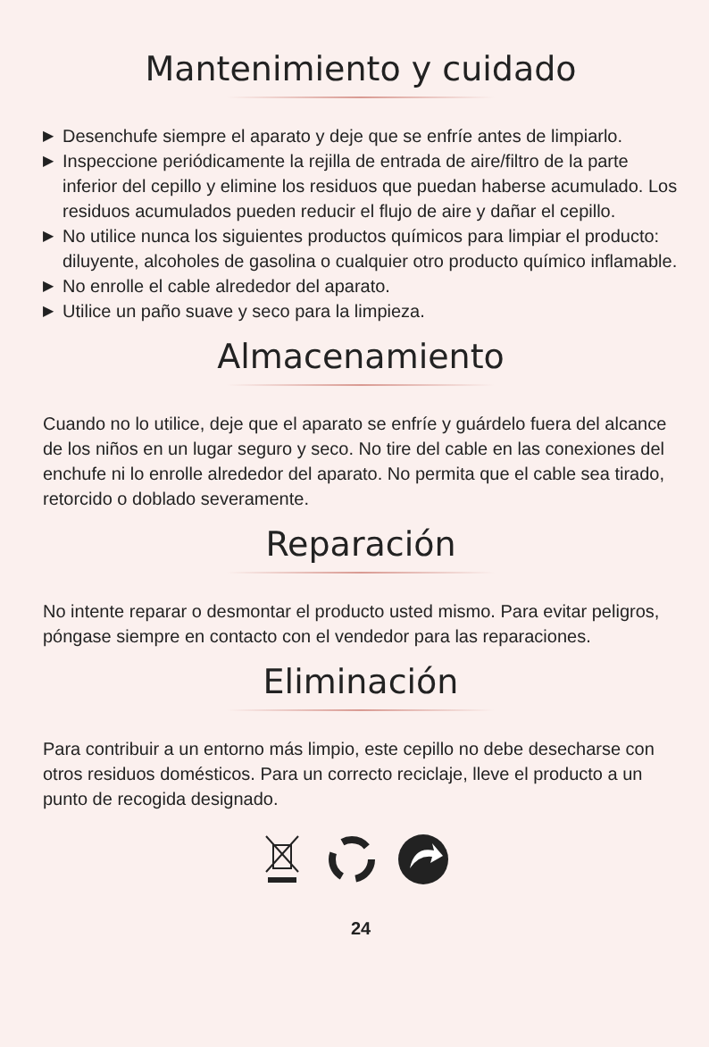Mantenimiento y cuidado
▶ Desenchufe siempre el aparato y deje que se enfríe antes de limpiarlo.
▶ Inspeccione periódicamente la rejilla de entrada de aire/filtro de la parte inferior del cepillo y elimine los residuos que puedan haberse acumulado. Los residuos acumulados pueden reducir el flujo de aire y dañar el cepillo.
▶ No utilice nunca los siguientes productos químicos para limpiar el producto: diluyente, alcoholes de gasolina o cualquier otro producto químico inflamable.
▶ No enrolle el cable alrededor del aparato.
▶ Utilice un paño suave y seco para la limpieza.
Almacenamiento
Cuando no lo utilice, deje que el aparato se enfríe y guárdelo fuera del alcance de los niños en un lugar seguro y seco. No tire del cable en las conexiones del enchufe ni lo enrolle alrededor del aparato. No permita que el cable sea tirado, retorcido o doblado severamente.
Reparación
No intente reparar o desmontar el producto usted mismo. Para evitar peligros, póngase siempre en contacto con el vendedor para las reparaciones.
Eliminación
Para contribuir a un entorno más limpio, este cepillo no debe desecharse con otros residuos domésticos. Para un correcto reciclaje, lleve el producto a un punto de recogida designado.
24